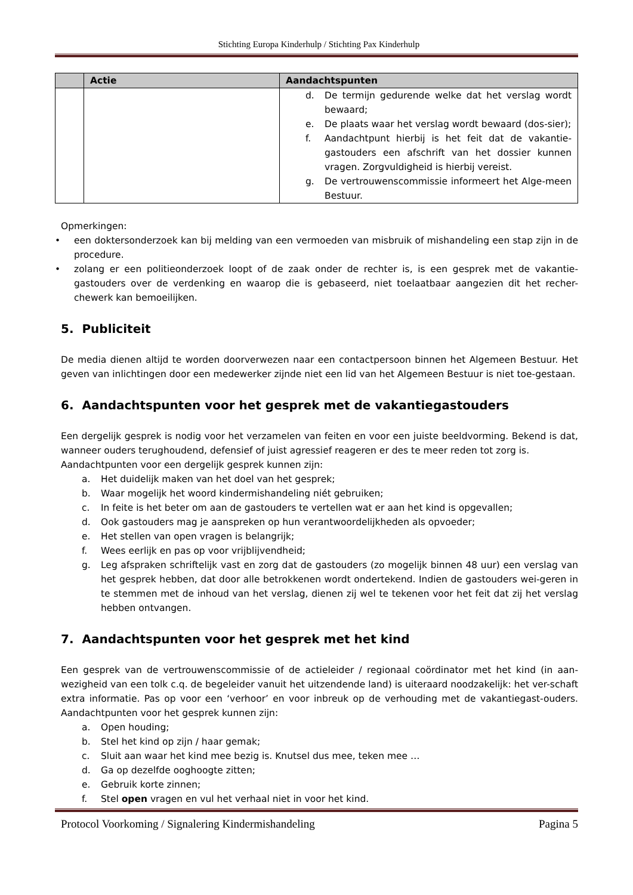Stichting Europa Kinderhulp / Stichting Pax Kinderhulp
| | Actie | Aandachtspunten |
| --- | --- | --- |
| | | d. De termijn gedurende welke dat het verslag wordt bewaard; e. De plaats waar het verslag wordt bewaard (dos-sier); f. Aandachtpunt hierbij is het feit dat de vakantie-gastouders een afschrift van het dossier kunnen vragen. Zorgvuldigheid is hierbij vereist. g. De vertrouwenscommissie informeert het Alge-meen Bestuur. |
Opmerkingen:
• een doktersonderzoek kan bij melding van een vermoeden van misbruik of mishandeling een stap zijn in de procedure.
• zolang er een politieonderzoek loopt of de zaak onder de rechter is, is een gesprek met de vakantie-gastouders over de verdenking en waarop die is gebaseerd, niet toelaatbaar aangezien dit het recher-chewerk kan bemoeilijken.
5. Publiciteit
De media dienen altijd te worden doorverwezen naar een contactpersoon binnen het Algemeen Bestuur. Het geven van inlichtingen door een medewerker zijnde niet een lid van het Algemeen Bestuur is niet toe-gestaan.
6. Aandachtspunten voor het gesprek met de vakantiegastouders
Een dergelijk gesprek is nodig voor het verzamelen van feiten en voor een juiste beeldvorming. Bekend is dat, wanneer ouders terughoudend, defensief of juist agressief reageren er des te meer reden tot zorg is.
Aandachtpunten voor een dergelijk gesprek kunnen zijn:
a. Het duidelijk maken van het doel van het gesprek;
b. Waar mogelijk het woord kindermishandeling niét gebruiken;
c. In feite is het beter om aan de gastouders te vertellen wat er aan het kind is opgevallen;
d. Ook gastouders mag je aanspreken op hun verantwoordelijkheden als opvoeder;
e. Het stellen van open vragen is belangrijk;
f. Wees eerlijk en pas op voor vrijblijvendheid;
g. Leg afspraken schriftelijk vast en zorg dat de gastouders (zo mogelijk binnen 48 uur) een verslag van het gesprek hebben, dat door alle betrokkenen wordt ondertekend. Indien de gastouders wei-geren in te stemmen met de inhoud van het verslag, dienen zij wel te tekenen voor het feit dat zij het verslag hebben ontvangen.
7. Aandachtspunten voor het gesprek met het kind
Een gesprek van de vertrouwenscommissie of de actieleider / regionaal coördinator met het kind (in aan-wezigheid van een tolk c.q. de begeleider vanuit het uitzendende land) is uiteraard noodzakelijk: het ver-schaft extra informatie. Pas op voor een ‘verhoor’ en voor inbreuk op de verhouding met de vakantiegast-ouders. Aandachtpunten voor het gesprek kunnen zijn:
a. Open houding;
b. Stel het kind op zijn / haar gemak;
c. Sluit aan waar het kind mee bezig is. Knutsel dus mee, teken mee …
d. Ga op dezelfde ooghoogte zitten;
e. Gebruik korte zinnen;
f. Stel open vragen en vul het verhaal niet in voor het kind.
Protocol Voorkoming / Signalering Kindermishandeling Pagina 5